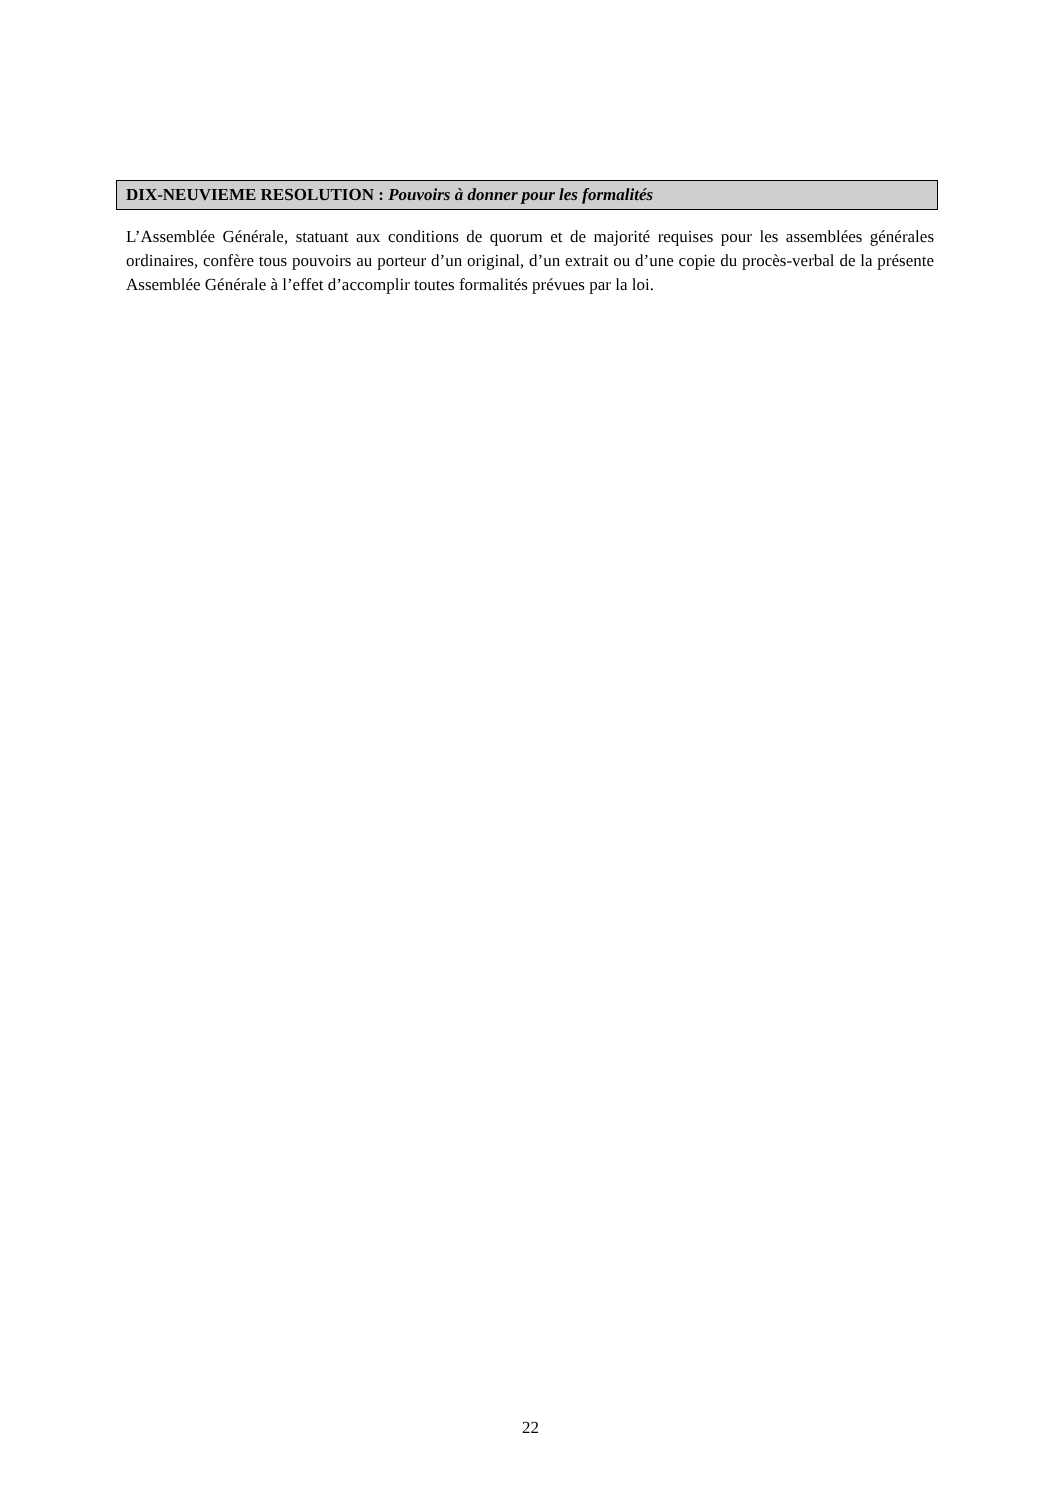DIX-NEUVIEME RESOLUTION : Pouvoirs à donner pour les formalités
L’Assemblée Générale, statuant aux conditions de quorum et de majorité requises pour les assemblées générales ordinaires, confère tous pouvoirs au porteur d’un original, d’un extrait ou d’une copie du procès-verbal de la présente Assemblée Générale à l’effet d’accomplir toutes formalités prévues par la loi.
22